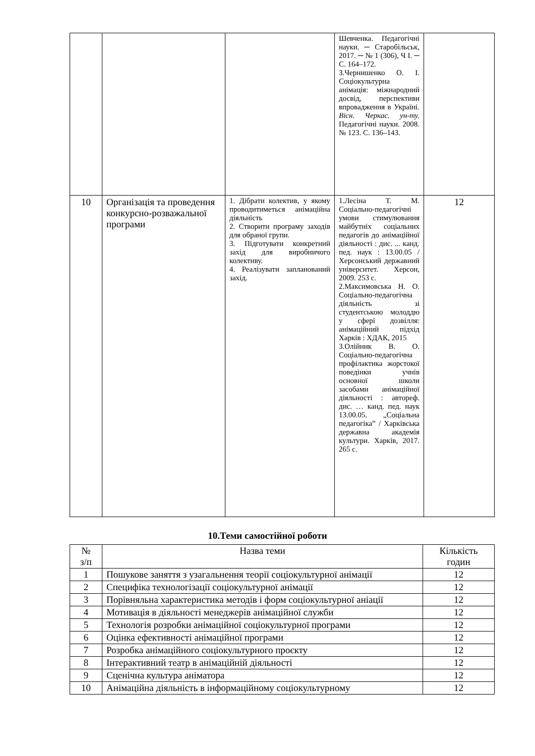| | | | Шевченка. Педагогічні науки. ─ Старобільськ, 2017. ─ № 1 (306), Ч І. ─ С. 164–172. 3.Чернишенко О. І. Соціокультурна анімація: міжнародний досвід, перспективи впровадження в Україні. Вісн. Черкас. ун-ту. Педагогічні науки. 2008. № 123. С. 136–143. | |
| 10 | Організація та проведення конкурсно-розважальної програми | 1. Дібрати колектив, у якому проводитиметься анімаційна діяльність 2. Створити програму заходів для обраної групи. 3. Підготувати конкретний захід для виробничого колективу. 4. Реалізувати запланований захід. | 1.Лесіна Т. М. Соціально-педагогічні умови стимулювання майбутніх соціальних педагогів до анімаційної діяльності : дис. ... канд. пед. наук : 13.00.05 / Херсонський державний університет. Херсон, 2009. 253 с. 2.Максимовська Н. О. Соціально-педагогічна діяльність зі студентською молоддю у сфері дозвілля: анімаційний підхід Харків : ХДАК, 2015 3.Олійник В. О. Соціально-педагогічна профілактика жорстокої поведінки учнів основної школи засобами анімаційної діяльності : автореф. дис. … канд. пед. наук 13.00.05. „Соціальна педагогіка” / Харківська державна академія культури. Харків, 2017. 265 с. | 12 |
10.Теми самостійної роботи
| № з/п | Назва теми | Кількість годин |
| --- | --- | --- |
| 1 | Пошукове заняття з узагальнення теорії соціокультурної анімації | 12 |
| 2 | Специфіка технологізації соціокультурної анімації | 12 |
| 3 | Порівняльна характеристика методів і форм соціокультурної аніації | 12 |
| 4 | Мотивація в діяльності менеджерів анімаційної служби | 12 |
| 5 | Технологія розробки анімаційної соціокультурної програми | 12 |
| 6 | Оцінка ефективності анімаційної програми | 12 |
| 7 | Розробка анімаційного соціокультурного проєкту | 12 |
| 8 | Інтерактивний театр в анімаційній діяльності | 12 |
| 9 | Сценічна культура аніматора | 12 |
| 10 | Анімаційна діяльність в інформаційному соціокультурному | 12 |